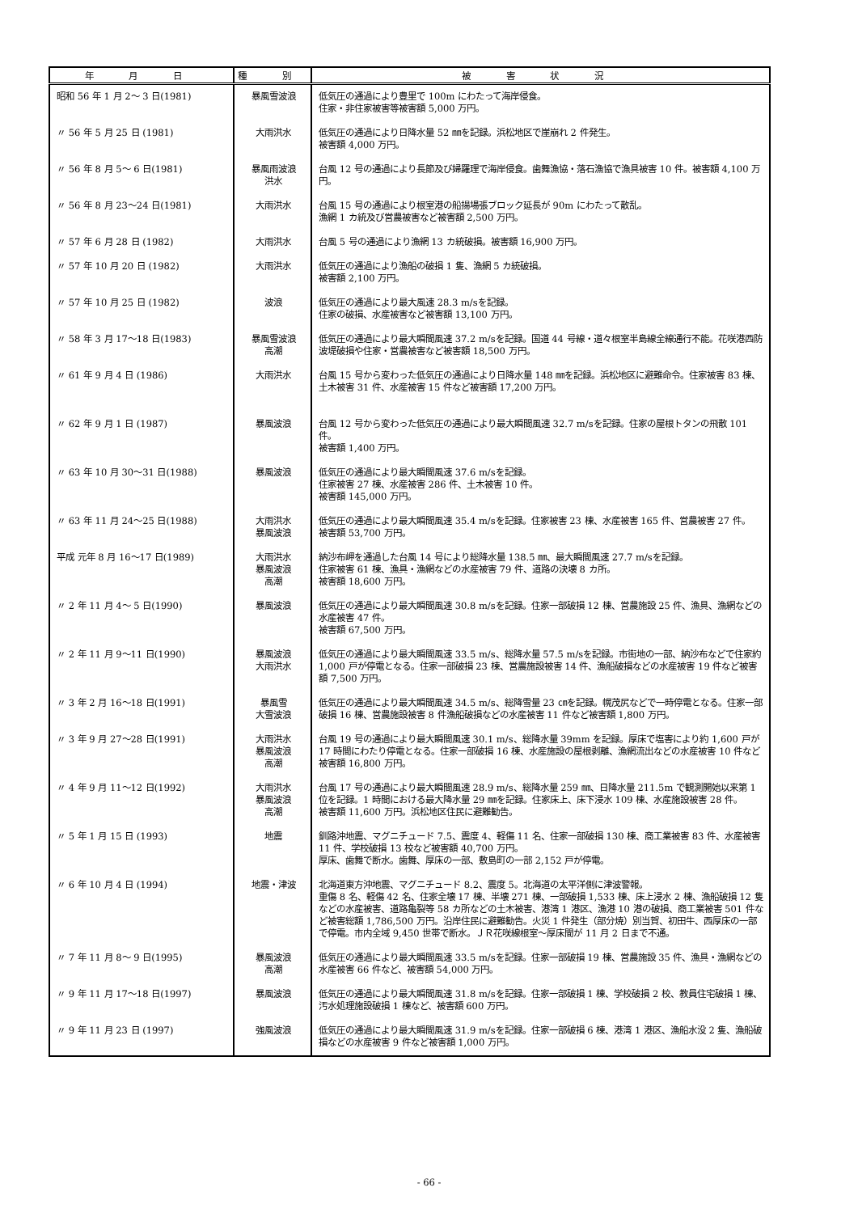| 年 月 日 | 種 別 | 被 害 状 況 |
| --- | --- | --- |
| 昭和 56 年 1 月 2～ 3 日(1981) | 暴風雪波浪 | 低気圧の通過により豊里で 100m にわたって海岸侵食。 住家・非住家被害等被害額 5,000 万円。 |
| 〃 56 年 5 月 25 日 (1981) | 大雨洪水 | 低気圧の通過により日降水量 52 ㎜を記録。浜松地区で崖崩れ 2 件発生。 被害額 4,000 万円。 |
| 〃 56 年 8 月 5～ 6 日(1981) | 暴風雨波浪 洪水 | 台風 12 号の通過により長節及び婦羅理で海岸侵食。歯舞漁協・落石漁協で漁具被害 10 件。被害額 4,100 万円。 |
| 〃 56 年 8 月 23～24 日(1981) | 大雨洪水 | 台風 15 号の通過により根室港の船揚場張ブロック延長が 90m にわたって散乱。 漁網 1 カ統及び営農被害など被害額 2,500 万円。 |
| 〃 57 年 6 月 28 日 (1982) | 大雨洪水 | 台風 5 号の通過により漁網 13 カ統破損。被害額 16,900 万円。 |
| 〃 57 年 10 月 20 日 (1982) | 大雨洪水 | 低気圧の通過により漁船の破損 1 隻、漁網 5 カ統破損。 被害額 2,100 万円。 |
| 〃 57 年 10 月 25 日 (1982) | 波浪 | 低気圧の通過により最大風速 28.3 m/sを記録。 住家の破損、水産被害など被害額 13,100 万円。 |
| 〃 58 年 3 月 17～18 日(1983) | 暴風雪波浪 高潮 | 低気圧の通過により最大瞬間風速 37.2 m/sを記録。国道 44 号線・道々根室半島線全線通行不能。花咲港西防波堤破損や住家・営農被害など被害額 18,500 万円。 |
| 〃 61 年 9 月 4 日 (1986) | 大雨洪水 | 台風 15 号から変わった低気圧の通過により日降水量 148 ㎜を記録。浜松地区に避難命令。住家被害 83 棟、土木被害 31 件、水産被害 15 件など被害額 17,200 万円。 |
| 〃 62 年 9 月 1 日 (1987) | 暴風波浪 | 台風 12 号から変わった低気圧の通過により最大瞬間風速 32.7 m/sを記録。住家の屋根トタンの飛散 101 件。 被害額 1,400 万円。 |
| 〃 63 年 10 月 30～31 日(1988) | 暴風波浪 | 低気圧の通過により最大瞬間風速 37.6 m/sを記録。 住家被害 27 棟、水産被害 286 件、土木被害 10 件。 被害額 145,000 万円。 |
| 〃 63 年 11 月 24～25 日(1988) | 大雨洪水 暴風波浪 | 低気圧の通過により最大瞬間風速 35.4 m/sを記録。住家被害 23 棟、水産被害 165 件、営農被害 27 件。 被害額 53,700 万円。 |
| 平成 元年 8 月 16～17 日(1989) | 大雨洪水 暴風波浪 高潮 | 納沙布岬を通過した台風 14 号により総降水量 138.5 ㎜、最大瞬間風速 27.7 m/sを記録。 住家被害 61 棟、漁具・漁網などの水産被害 79 件、道路の決壊 8 カ所。 被害額 18,600 万円。 |
| 〃 2 年 11 月 4～ 5 日(1990) | 暴風波浪 | 低気圧の通過により最大瞬間風速 30.8 m/sを記録。住家一部破損 12 棟、営農施設 25 件、漁具、漁網などの水産被害 47 件。 被害額 67,500 万円。 |
| 〃 2 年 11 月 9～11 日(1990) | 暴風波浪 大雨洪水 | 低気圧の通過により最大瞬間風速 33.5 m/s、総降水量 57.5 m/sを記録。市街地の一部、納沙布などで住家約 1,000 戸が停電となる。住家一部破損 23 棟、営農施設被害 14 件、漁船破損などの水産被害 19 件など被害額 7,500 万円。 |
| 〃 3 年 2 月 16～18 日(1991) | 暴風雪 大雪波浪 | 低気圧の通過により最大瞬間風速 34.5 m/s、総降雪量 23 ㎝を記録。幌茂尻などで一時停電となる。住家一部破損 16 棟、営農施設被害 8 件漁船破損などの水産被害 11 件など被害額 1,800 万円。 |
| 〃 3 年 9 月 27～28 日(1991) | 大雨洪水 暴風波浪 高潮 | 台風 19 号の通過により最大瞬間風速 30.1 m/s、総降水量 39mm を記録。厚床で塩害により約 1,600 戸が 17 時間にわたり停電となる。住家一部破損 16 棟、水産施設の屋根剥離、漁網流出などの水産被害 10 件など被害額 16,800 万円。 |
| 〃 4 年 9 月 11～12 日(1992) | 大雨洪水 暴風波浪 高潮 | 台風 17 号の通過により最大瞬間風速 28.9 m/s、総降水量 259 ㎜、日降水量 211.5m で観測開始以来第 1 位を記録。1 時間における最大降水量 29 ㎜を記録。住家床上、床下浸水 109 棟、水産施設被害 28 件。 被害額 11,600 万円。浜松地区住民に避難勧告。 |
| 〃 5 年 1 月 15 日 (1993) | 地震 | 釧路沖地震、マグニチュード 7.5、震度 4、軽傷 11 名、住家一部破損 130 棟、商工業被害 83 件、水産被害 11 件、学校破損 13 校など被害額 40,700 万円。 厚床、歯舞で断水。歯舞、厚床の一部、敷島町の一部 2,152 戸が停電。 |
| 〃 6 年 10 月 4 日 (1994) | 地震・津波 | 北海道東方沖地震、マグニチュード 8.2、震度 5。北海道の太平洋側に津波警報。 重傷 8 名、軽傷 42 名、住家全壊 17 棟、半壊 271 棟、一部破損 1,533 棟、床上浸水 2 棟、漁船破損 12 隻などの水産被害、道路亀裂等 58 カ所などの土木被害、港湾 1 港区、漁港 10 港の破損、商工業被害 501 件など被害総額 1,786,500 万円。沿岸住民に避難勧告。火災 1 件発生（部分焼）別当賀、初田牛、西厚床の一部で停電。市内全域 9,450 世帯で断水。ＪＲ花咲線根室～厚床間が 11 月 2 日まで不通。 |
| 〃 7 年 11 月 8～ 9 日(1995) | 暴風波浪 高潮 | 低気圧の通過により最大瞬間風速 33.5 m/sを記録。住家一部破損 19 棟、営農施設 35 件、漁具・漁網などの水産被害 66 件など、被害額 54,000 万円。 |
| 〃 9 年 11 月 17～18 日(1997) | 暴風波浪 | 低気圧の通過により最大瞬間風速 31.8 m/sを記録。住家一部破損 1 棟、学校破損 2 校、教員住宅破損 1 棟、汚水処理施設破損 1 棟など、被害額 600 万円。 |
| 〃 9 年 11 月 23 日 (1997) | 強風波浪 | 低気圧の通過により最大瞬間風速 31.9 m/sを記録。住家一部破損 6 棟、港湾 1 港区、漁船水没 2 隻、漁船破損などの水産被害 9 件など被害額 1,000 万円。 |
- 66 -